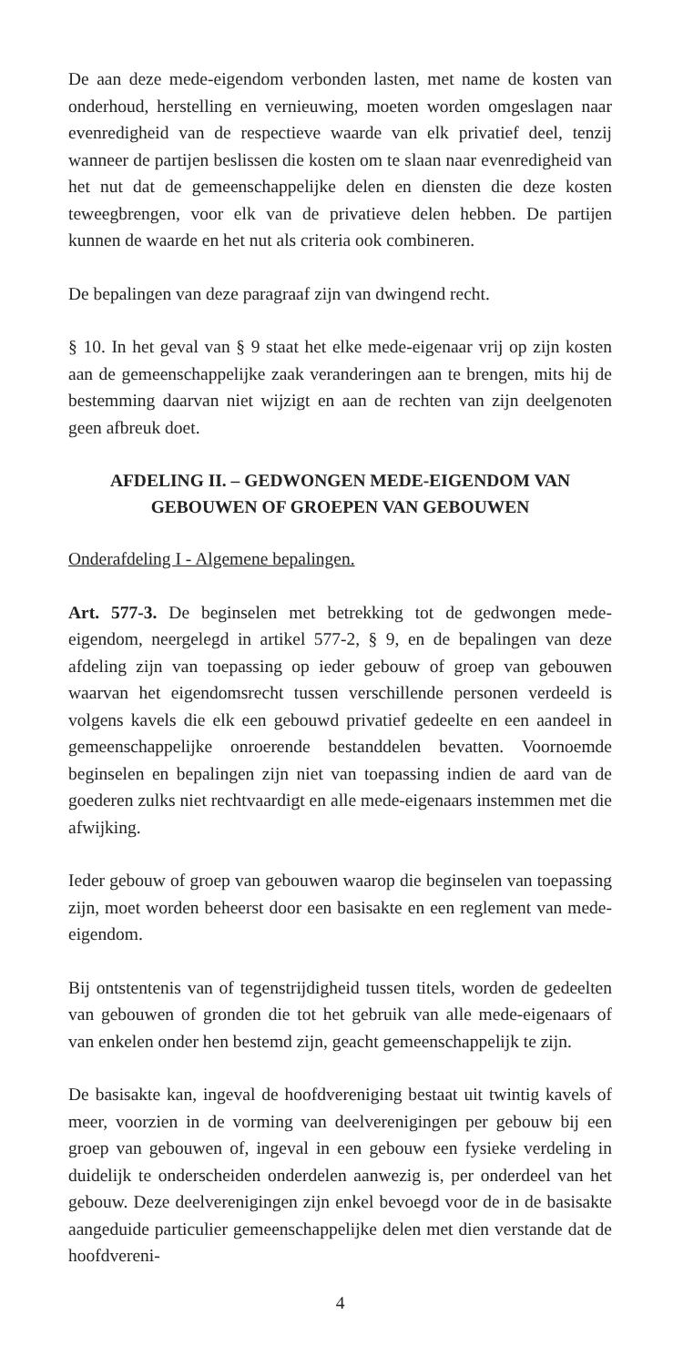De aan deze mede-eigendom verbonden lasten, met name de kosten van onderhoud, herstelling en vernieuwing, moeten worden omgeslagen naar evenredigheid van de respectieve waarde van elk privatief deel, tenzij wanneer de partijen beslissen die kosten om te slaan naar evenredigheid van het nut dat de gemeenschappelijke delen en diensten die deze kosten teweegbrengen, voor elk van de privatieve delen hebben. De partijen kunnen de waarde en het nut als criteria ook combineren.
De bepalingen van deze paragraaf zijn van dwingend recht.
§ 10. In het geval van § 9 staat het elke mede-eigenaar vrij op zijn kosten aan de gemeenschappelijke zaak veranderingen aan te brengen, mits hij de bestemming daarvan niet wijzigt en aan de rechten van zijn deelgenoten geen afbreuk doet.
AFDELING II. – GEDWONGEN MEDE-EIGENDOM VAN GEBOUWEN OF GROEPEN VAN GEBOUWEN
Onderafdeling I - Algemene bepalingen.
Art. 577-3. De beginselen met betrekking tot de gedwongen mede-eigendom, neergelegd in artikel 577-2, § 9, en de bepalingen van deze afdeling zijn van toepassing op ieder gebouw of groep van gebouwen waarvan het eigendomsrecht tussen verschillende personen verdeeld is volgens kavels die elk een gebouwd privatief gedeelte en een aandeel in gemeenschappelijke onroerende bestanddelen bevatten. Voornoemde beginselen en bepalingen zijn niet van toepassing indien de aard van de goederen zulks niet rechtvaardigt en alle mede-eigenaars instemmen met die afwijking.
Ieder gebouw of groep van gebouwen waarop die beginselen van toepassing zijn, moet worden beheerst door een basisakte en een reglement van mede-eigendom.
Bij ontstentenis van of tegenstrijdigheid tussen titels, worden de gedeelten van gebouwen of gronden die tot het gebruik van alle mede-eigenaars of van enkelen onder hen bestemd zijn, geacht gemeenschappelijk te zijn.
De basisakte kan, ingeval de hoofdvereniging bestaat uit twintig kavels of meer, voorzien in de vorming van deelverenigingen per gebouw bij een groep van gebouwen of, ingeval in een gebouw een fysieke verdeling in duidelijk te onderscheiden onderdelen aanwezig is, per onderdeel van het gebouw. Deze deelverenigingen zijn enkel bevoegd voor de in de basisakte aangeduide particulier gemeenschappelijke delen met dien verstande dat de hoofdvereni-
4